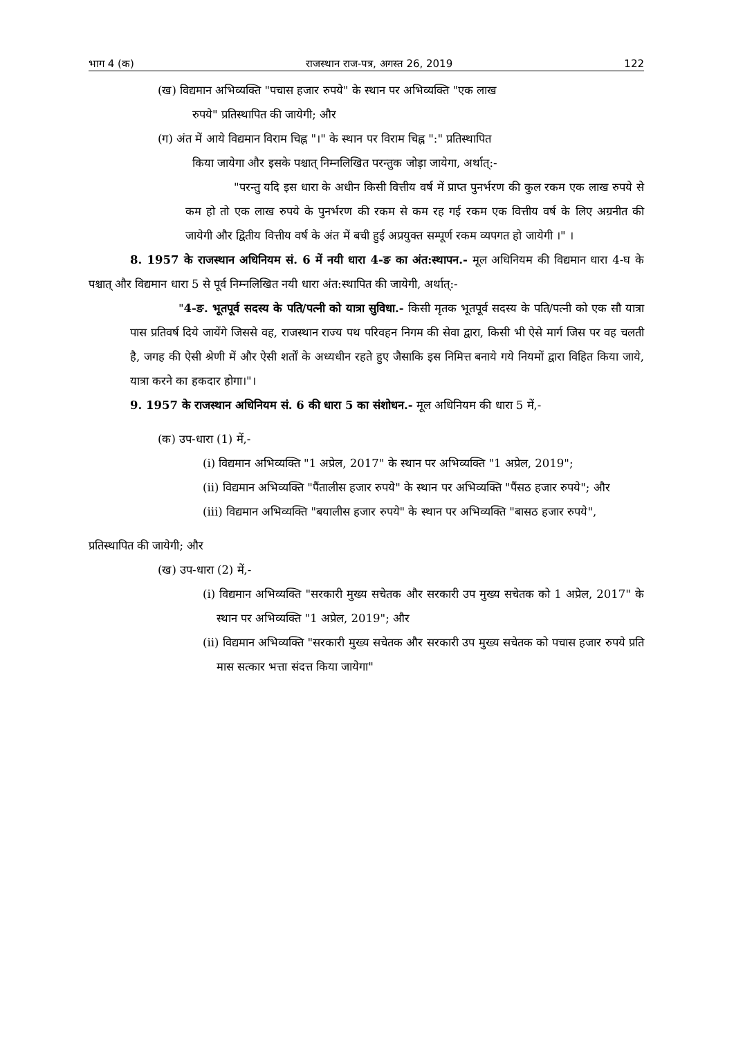भाग 4 (क) राजस्थान राज-पत्र, अगस्त 26, 2019 122
(ख) विद्यमान अभिव्यक्ति "पचास हजार रुपये" के स्थान पर अभिव्यक्ति "एक लाख
रुपये" प्रतिस्थापित की जायेगी; और
(ग) अंत में आये विद्यमान विराम चिह्न "।" के स्थान पर विराम चिह्न ":" प्रतिस्थापित
किया जायेगा और इसके पश्चात् निम्नलिखित परन्तुक जोड़ा जायेगा, अर्थात्:-
"परन्तु यदि इस धारा के अधीन किसी वित्तीय वर्ष में प्राप्त पुनर्भरण की कुल रकम एक लाख रुपये से कम हो तो एक लाख रुपये के पुनर्भरण की रकम से कम रह गई रकम एक वित्तीय वर्ष के लिए अग्रनीत की जायेगी और द्वितीय वित्तीय वर्ष के अंत में बची हुई अप्रयुक्त सम्पूर्ण रकम व्यपगत हो जायेगी ।" ।
8. 1957 के राजस्थान अधिनियम सं. 6 में नयी धारा 4-ङ का अंत:स्थापन.- मूल अधिनियम की विद्यमान धारा 4-घ के पश्चात् और विद्यमान धारा 5 से पूर्व निम्नलिखित नयी धारा अंत:स्थापित की जायेगी, अर्थात्:-
"4-ङ. भूतपूर्व सदस्य के पति/पत्नी को यात्रा सुविधा.- किसी मृतक भूतपूर्व सदस्य के पति/पत्नी को एक सौ यात्रा पास प्रतिवर्ष दिये जायेंगे जिससे वह, राजस्थान राज्य पथ परिवहन निगम की सेवा द्वारा, किसी भी ऐसे मार्ग जिस पर वह चलती है, जगह की ऐसी श्रेणी में और ऐसी शर्तों के अध्यधीन रहते हुए जैसाकि इस निमित्त बनाये गये नियमों द्वारा विहित किया जाये, यात्रा करने का हकदार होगा।"।
9. 1957 के राजस्थान अधिनियम सं. 6 की धारा 5 का संशोधन.- मूल अधिनियम की धारा 5 में,-
(क) उप-धारा (1) में,-
(i) विद्यमान अभिव्यक्ति "1 अप्रेल, 2017" के स्थान पर अभिव्यक्ति "1 अप्रेल, 2019";
(ii) विद्यमान अभिव्यक्ति "पैंतालीस हजार रुपये" के स्थान पर अभिव्यक्ति "पैंसठ हजार रुपये"; और
(iii) विद्यमान अभिव्यक्ति "बयालीस हजार रुपये" के स्थान पर अभिव्यक्ति "बासठ हजार रुपये",
प्रतिस्थापित की जायेगी; और
(ख) उप-धारा (2) में,-
(i) विद्यमान अभिव्यक्ति "सरकारी मुख्य सचेतक और सरकारी उप मुख्य सचेतक को 1 अप्रेल, 2017" के स्थान पर अभिव्यक्ति "1 अप्रेल, 2019"; और
(ii) विद्यमान अभिव्यक्ति "सरकारी मुख्य सचेतक और सरकारी उप मुख्य सचेतक को पचास हजार रुपये प्रति मास सत्कार भत्ता संदत्त किया जायेगा"